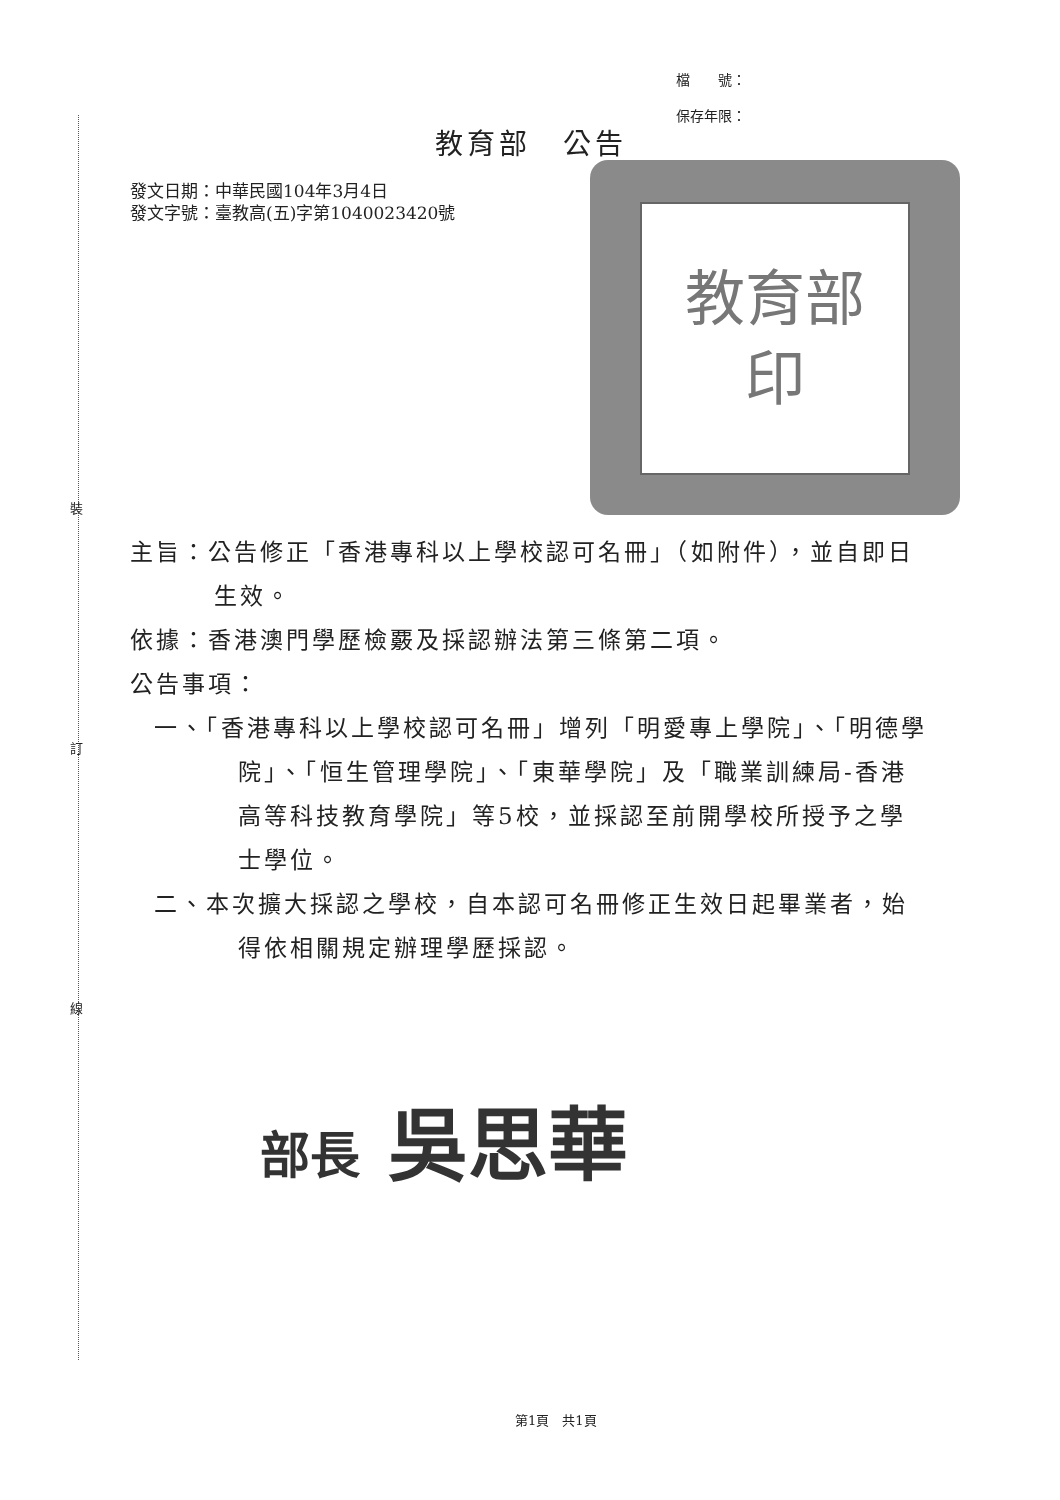裝
訂
線
檔　　號：
保存年限：
教育部　公告
發文日期：中華民國104年3月4日
發文字號：臺教高(五)字第1040023420號
教育部
印
主旨：公告修正「香港專科以上學校認可名冊」（如附件），並自即日生效。
依據：香港澳門學歷檢覈及採認辦法第三條第二項。
公告事項：
一、「香港專科以上學校認可名冊」增列「明愛專上學院」、「明德學院」、「恒生管理學院」、「東華學院」及「職業訓練局-香港高等科技教育學院」等5校，並採認至前開學校所授予之學士學位。
二、本次擴大採認之學校，自本認可名冊修正生效日起畢業者，始得依相關規定辦理學歷採認。
部長 吳思華
第1頁　共1頁